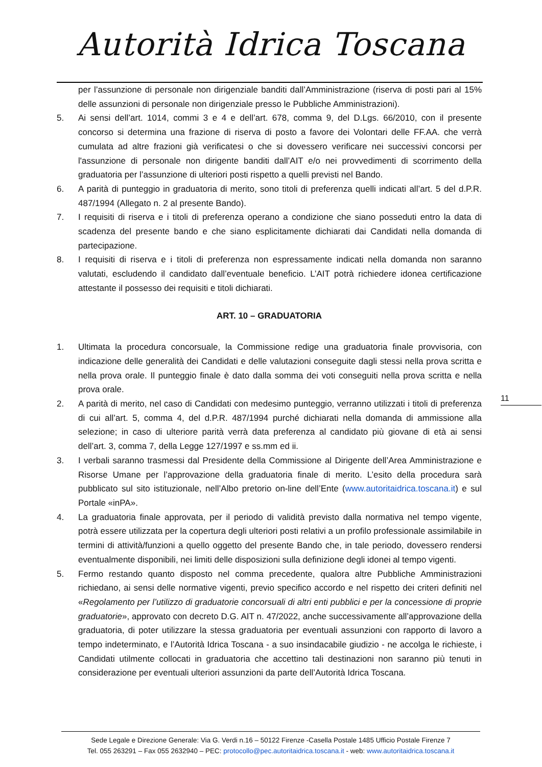Autorità Idrica Toscana
per l’assunzione di personale non dirigenziale banditi dall’Amministrazione (riserva di posti pari al 15% delle assunzioni di personale non dirigenziale presso le Pubbliche Amministrazioni).
5. Ai sensi dell’art. 1014, commi 3 e 4 e dell’art. 678, comma 9, del D.Lgs. 66/2010, con il presente concorso si determina una frazione di riserva di posto a favore dei Volontari delle FF.AA. che verrà cumulata ad altre frazioni già verificatesi o che si dovessero verificare nei successivi concorsi per l'assunzione di personale non dirigente banditi dall’AIT e/o nei provvedimenti di scorrimento della graduatoria per l’assunzione di ulteriori posti rispetto a quelli previsti nel Bando.
6. A parità di punteggio in graduatoria di merito, sono titoli di preferenza quelli indicati all’art. 5 del d.P.R. 487/1994 (Allegato n. 2 al presente Bando).
7. I requisiti di riserva e i titoli di preferenza operano a condizione che siano posseduti entro la data di scadenza del presente bando e che siano esplicitamente dichiarati dai Candidati nella domanda di partecipazione.
8. I requisiti di riserva e i titoli di preferenza non espressamente indicati nella domanda non saranno valutati, escludendo il candidato dall’eventuale beneficio. L’AIT potrà richiedere idonea certificazione attestante il possesso dei requisiti e titoli dichiarati.
ART. 10 – GRADUATORIA
1. Ultimata la procedura concorsuale, la Commissione redige una graduatoria finale provvisoria, con indicazione delle generalità dei Candidati e delle valutazioni conseguite dagli stessi nella prova scritta e nella prova orale. Il punteggio finale è dato dalla somma dei voti conseguiti nella prova scritta e nella prova orale.
2. A parità di merito, nel caso di Candidati con medesimo punteggio, verranno utilizzati i titoli di preferenza di cui all’art. 5, comma 4, del d.P.R. 487/1994 purché dichiarati nella domanda di ammissione alla selezione; in caso di ulteriore parità verrà data preferenza al candidato più giovane di età ai sensi dell’art. 3, comma 7, della Legge 127/1997 e ss.mm ed ii.
3. I verbali saranno trasmessi dal Presidente della Commissione al Dirigente dell’Area Amministrazione e Risorse Umane per l’approvazione della graduatoria finale di merito. L’esito della procedura sarà pubblicato sul sito istituzionale, nell’Albo pretorio on-line dell’Ente (www.autoritaidrica.toscana.it) e sul Portale «inPA».
4. La graduatoria finale approvata, per il periodo di validità previsto dalla normativa nel tempo vigente, potrà essere utilizzata per la copertura degli ulteriori posti relativi a un profilo professionale assimilabile in termini di attività/funzioni a quello oggetto del presente Bando che, in tale periodo, dovessero rendersi eventualmente disponibili, nei limiti delle disposizioni sulla definizione degli idonei al tempo vigenti.
5. Fermo restando quanto disposto nel comma precedente, qualora altre Pubbliche Amministrazioni richiedano, ai sensi delle normative vigenti, previo specifico accordo e nel rispetto dei criteri definiti nel «Regolamento per l’utilizzo di graduatorie concorsuali di altri enti pubblici e per la concessione di proprie graduatorie», approvato con decreto D.G. AIT n. 47/2022, anche successivamente all’approvazione della graduatoria, di poter utilizzare la stessa graduatoria per eventuali assunzioni con rapporto di lavoro a tempo indeterminato, e l’Autorità Idrica Toscana - a suo insindacabile giudizio - ne accolga le richieste, i Candidati utilmente collocati in graduatoria che accettino tali destinazioni non saranno più tenuti in considerazione per eventuali ulteriori assunzioni da parte dell’Autorità Idrica Toscana.
11
Sede Legale e Direzione Generale: Via G. Verdi n.16 – 50122 Firenze -Casella Postale 1485 Ufficio Postale Firenze 7
Tel. 055 263291 – Fax 055 2632940 – PEC: protocollo@pec.autoritaidrica.toscana.it - web: www.autoritaidrica.toscana.it